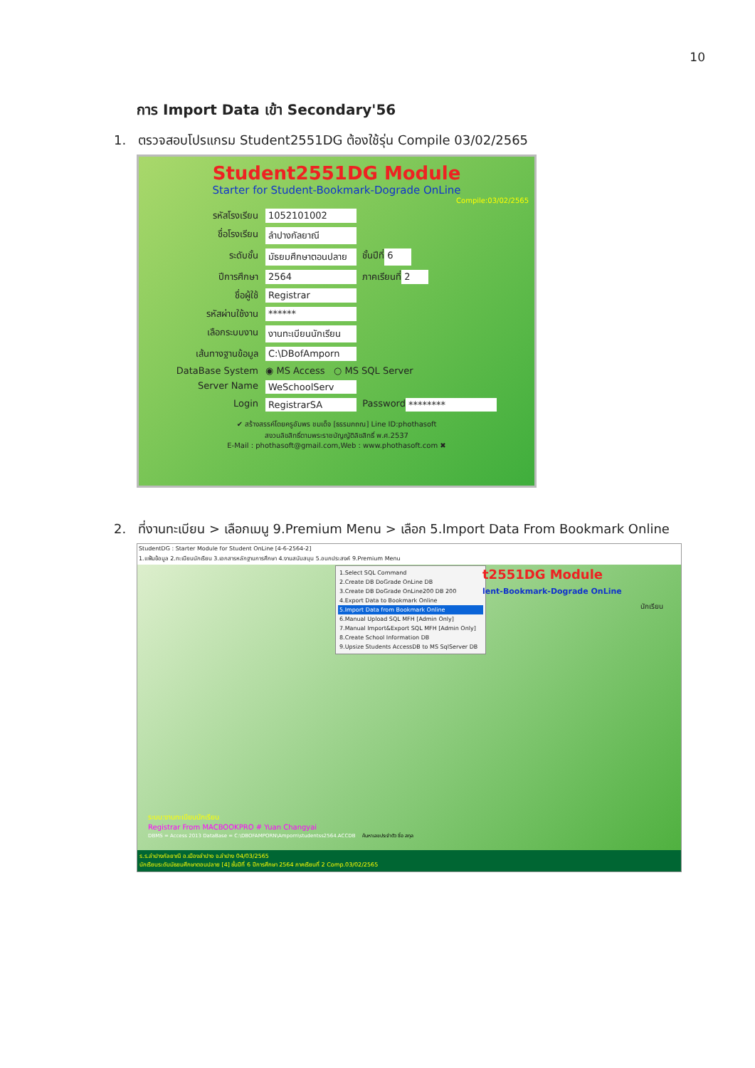10
การ Import Data เข้า Secondary'56
1. ตรวจสอบโปรแกรม Student2551DG ต้องใช้รุ่น Compile 03/02/2565
Student2551DG Module
Starter for Student-Bookmark-Dograde OnLine
Compile:03/02/2565
รหัสโรงเรียน 1052101002
ชื่อโรงเรียน ลำปางกัลยาณี
ระดับชั้น มัธยมศึกษาตอนปลาย ชั้นปีที่ 6
ปีการศึกษา 2564 ภาคเรียนที่ 2
ชื่อผู้ใช้ Registrar
รหัสผ่านใช้งาน ******
เลือกระบบงาน งานทะเบียนนักเรียน
เส้นทางฐานข้อมูล C:\DBofAmporn
DataBase System ◉ MS Access ○ MS SQL Server
Server Name WeSchoolServ
Login RegistrarSA Password ********
✔ สร้างสรรค์โดยครูอัมพร ชมเด็จ [ธรรมภถณ] Line ID:phothasoft
สงวนลิขสิทธิ์ตามพระราชบัญญัติลิขสิทธิ์ พ.ศ.2537
E-Mail : phothasoft@gmail.com,Web : www.phothasoft.com ✖
2. ที่งานทะเบียน > เลือกเมนู 9.Premium Menu > เลือก 5.Import Data From Bookmark Online
StudentDG : Starter Module for Student OnLine [4-6-2564-2]
1.แฟ้มข้อมูล 2.ทะเบียนนักเรียน 3.เอกสารหลักฐานการศึกษา 4.งานสนับสนุน 5.อนกประสงค์ 9.Premium Menu
1.Select SQL Command
2.Create DB DoGrade OnLine DB
3.Create DB DoGrade OnLine200 DB 200
4.Export Data to Bookmark Online
5.Import Data from Bookmark Online
6.Manual Upload SQL MFH [Admin Only]
7.Manual Import&Export SQL MFH [Admin Only]
8.Create School Information DB
9.Upsize Students AccessDB to MS SqlServer DB
t2551DG Module
lent-Bookmark-Dograde OnLine
นักเรียน
ระบบ:งานทะเบียนนักเรียน
Registrar From MACBOOKPRO # Yuan Changyai
DBMS = Access 2013 DataBase = C:\DBOFAMPORN\Amporn\studentss2564.ACCDB ค้นหาเลขประจำตัว ชื่อ สกุล
ร.ร.ลำปางกัลยาณี อ.เมืองลำปาง จ.ลำปาง 04/03/2565
นักเรียนระดับมัธยมศึกษาตอนปลาย [4] ชั้นปีที่ 6 ปีการศึกษา 2564 ภาคเรียนที่ 2 Comp.03/02/2565